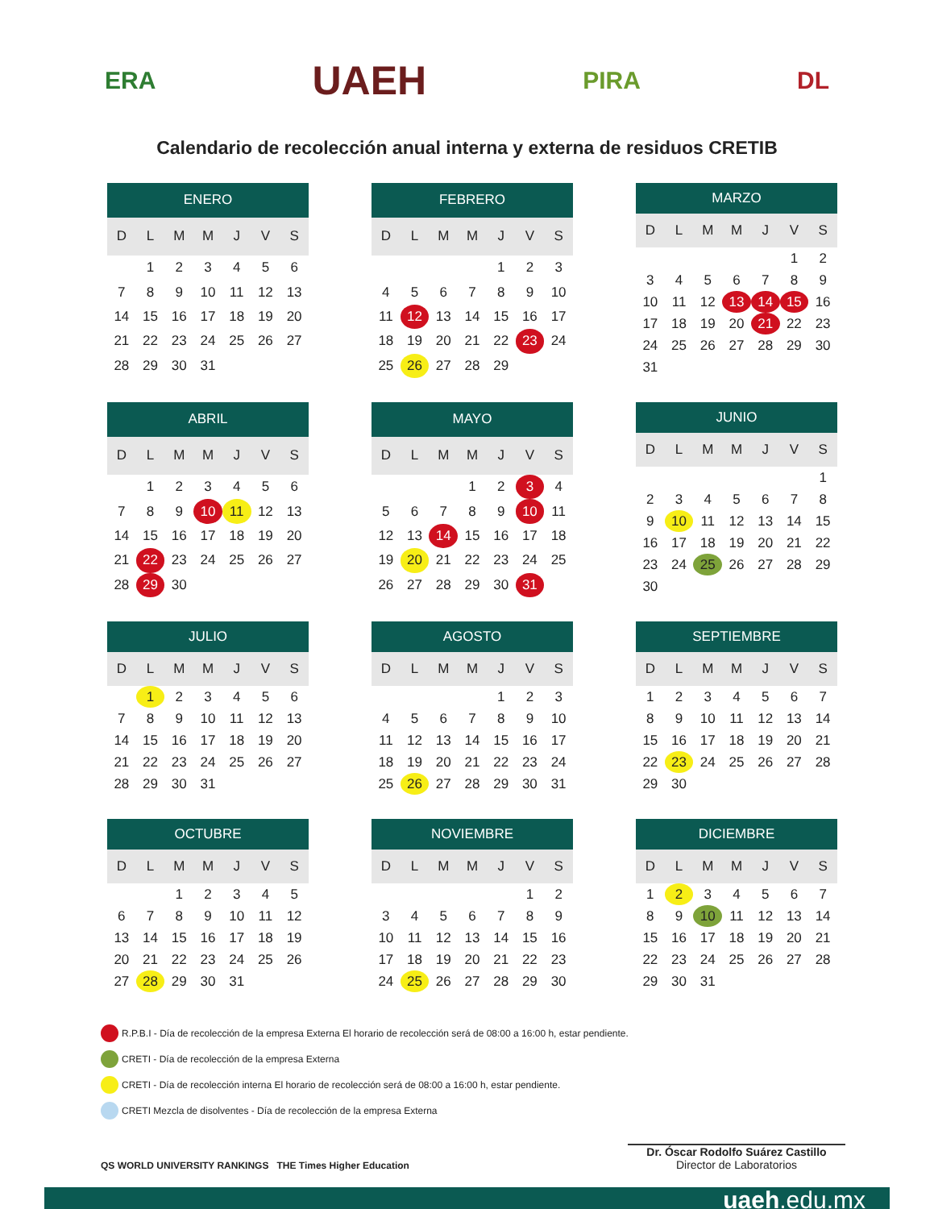ERA UAEH PIRA DL
Calendario de recolección anual interna y externa de residuos CRETIB
| ENERO | | | | | | |
| --- | --- | --- | --- | --- | --- | --- |
| D | L | M | M | J | V | S |
| | 1 | 2 | 3 | 4 | 5 | 6 |
| 7 | 8 | 9 | 10 | 11 | 12 | 13 |
| 14 | 15 | 16 | 17 | 18 | 19 | 20 |
| 21 | 22 | 23 | 24 | 25 | 26 | 27 |
| 28 | 29 | 30 | 31 | | | |
| FEBRERO | | | | | | |
| --- | --- | --- | --- | --- | --- | --- |
| D | L | M | M | J | V | S |
| | | | | 1 | 2 | 3 |
| 4 | 5 | 6 | 7 | 8 | 9 | 10 |
| 11 | 12 | 13 | 14 | 15 | 16 | 17 |
| 18 | 19 | 20 | 21 | 22 | 23 | 24 |
| 25 | 26 | 27 | 28 | 29 | | |
| MARZO | | | | | | |
| --- | --- | --- | --- | --- | --- | --- |
| D | L | M | M | J | V | S |
| | | | | | 1 | 2 |
| 3 | 4 | 5 | 6 | 7 | 8 | 9 |
| 10 | 11 | 12 | 13 | 14 | 15 | 16 |
| 17 | 18 | 19 | 20 | 21 | 22 | 23 |
| 24 | 25 | 26 | 27 | 28 | 29 | 30 |
| 31 | | | | | | |
| ABRIL | | | | | | |
| --- | --- | --- | --- | --- | --- | --- |
| D | L | M | M | J | V | S |
| | 1 | 2 | 3 | 4 | 5 | 6 |
| 7 | 8 | 9 | 10 | 11 | 12 | 13 |
| 14 | 15 | 16 | 17 | 18 | 19 | 20 |
| 21 | 22 | 23 | 24 | 25 | 26 | 27 |
| 28 | 29 | 30 | | | | |
| MAYO | | | | | | |
| --- | --- | --- | --- | --- | --- | --- |
| D | L | M | M | J | V | S |
| | | | 1 | 2 | 3 | 4 |
| 5 | 6 | 7 | 8 | 9 | 10 | 11 |
| 12 | 13 | 14 | 15 | 16 | 17 | 18 |
| 19 | 20 | 21 | 22 | 23 | 24 | 25 |
| 26 | 27 | 28 | 29 | 30 | 31 | |
| JUNIO | | | | | | |
| --- | --- | --- | --- | --- | --- | --- |
| D | L | M | M | J | V | S |
| | | | | | | 1 |
| 2 | 3 | 4 | 5 | 6 | 7 | 8 |
| 9 | 10 | 11 | 12 | 13 | 14 | 15 |
| 16 | 17 | 18 | 19 | 20 | 21 | 22 |
| 23 | 24 | 25 | 26 | 27 | 28 | 29 |
| 30 | | | | | | |
| JULIO | | | | | | |
| --- | --- | --- | --- | --- | --- | --- |
| D | L | M | M | J | V | S |
| | 1 | 2 | 3 | 4 | 5 | 6 |
| 7 | 8 | 9 | 10 | 11 | 12 | 13 |
| 14 | 15 | 16 | 17 | 18 | 19 | 20 |
| 21 | 22 | 23 | 24 | 25 | 26 | 27 |
| 28 | 29 | 30 | 31 | | | |
| AGOSTO | | | | | | |
| --- | --- | --- | --- | --- | --- | --- |
| D | L | M | M | J | V | S |
| | | | | 1 | 2 | 3 |
| 4 | 5 | 6 | 7 | 8 | 9 | 10 |
| 11 | 12 | 13 | 14 | 15 | 16 | 17 |
| 18 | 19 | 20 | 21 | 22 | 23 | 24 |
| 25 | 26 | 27 | 28 | 29 | 30 | 31 |
| SEPTIEMBRE | | | | | | |
| --- | --- | --- | --- | --- | --- | --- |
| D | L | M | M | J | V | S |
| 1 | 2 | 3 | 4 | 5 | 6 | 7 |
| 8 | 9 | 10 | 11 | 12 | 13 | 14 |
| 15 | 16 | 17 | 18 | 19 | 20 | 21 |
| 22 | 23 | 24 | 25 | 26 | 27 | 28 |
| 29 | 30 | | | | | |
| OCTUBRE | | | | | | |
| --- | --- | --- | --- | --- | --- | --- |
| D | L | M | M | J | V | S |
| | | 1 | 2 | 3 | 4 | 5 |
| 6 | 7 | 8 | 9 | 10 | 11 | 12 |
| 13 | 14 | 15 | 16 | 17 | 18 | 19 |
| 20 | 21 | 22 | 23 | 24 | 25 | 26 |
| 27 | 28 | 29 | 30 | 31 | | |
| NOVIEMBRE | | | | | | |
| --- | --- | --- | --- | --- | --- | --- |
| D | L | M | M | J | V | S |
| | | | | | 1 | 2 |
| 3 | 4 | 5 | 6 | 7 | 8 | 9 |
| 10 | 11 | 12 | 13 | 14 | 15 | 16 |
| 17 | 18 | 19 | 20 | 21 | 22 | 23 |
| 24 | 25 | 26 | 27 | 28 | 29 | 30 |
| DICIEMBRE | | | | | | |
| --- | --- | --- | --- | --- | --- | --- |
| D | L | M | M | J | V | S |
| 1 | 2 | 3 | 4 | 5 | 6 | 7 |
| 8 | 9 | 10 | 11 | 12 | 13 | 14 |
| 15 | 16 | 17 | 18 | 19 | 20 | 21 |
| 22 | 23 | 24 | 25 | 26 | 27 | 28 |
| 29 | 30 | 31 | | | | |
R.P.B.I - Día de recolección de la empresa Externa El horario de recolección será de 08:00 a 16:00 h, estar pendiente.
CRETI - Día de recolección de la empresa Externa
CRETI - Día de recolección interna El horario de recolección será de 08:00 a 16:00 h, estar pendiente.
CRETI Mezcla de disolventes - Día de recolección de la empresa Externa
QS WORLD UNIVERSITY RANKINGS THE Times Higher Education
Dr. Óscar Rodolfo Suárez Castillo
Director de Laboratorios
uaeh.edu.mx